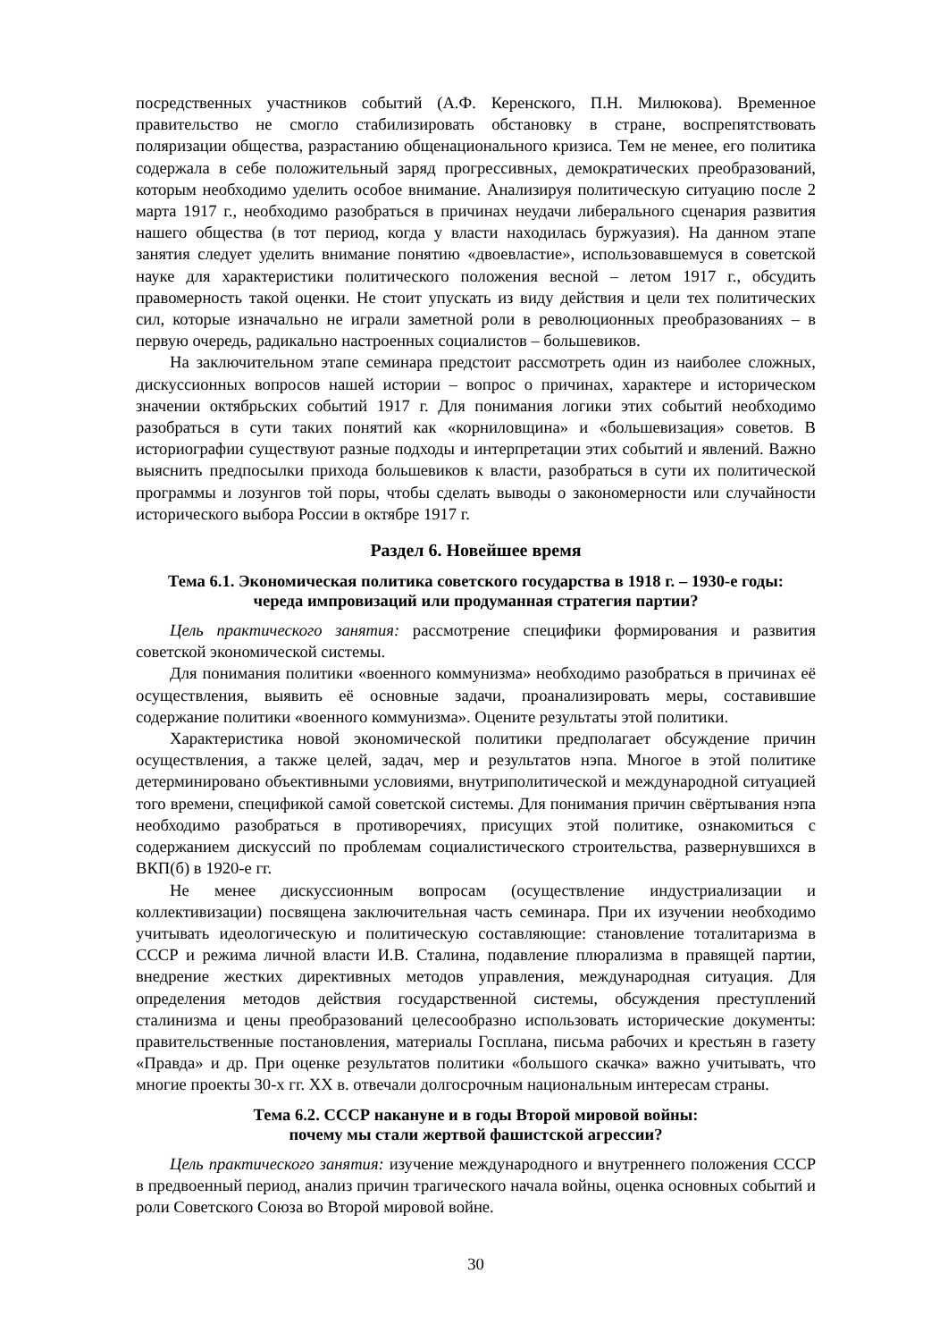посредственных участников событий (А.Ф. Керенского, П.Н. Милюкова). Временное правительство не смогло стабилизировать обстановку в стране, воспрепятствовать поляризации общества, разрастанию общенационального кризиса. Тем не менее, его политика содержала в себе положительный заряд прогрессивных, демократических преобразований, которым необходимо уделить особое внимание. Анализируя политическую ситуацию после 2 марта 1917 г., необходимо разобраться в причинах неудачи либерального сценария развития нашего общества (в тот период, когда у власти находилась буржуазия). На данном этапе занятия следует уделить внимание понятию «двоевластие», использовавшемуся в советской науке для характеристики политического положения весной – летом 1917 г., обсудить правомерность такой оценки. Не стоит упускать из виду действия и цели тех политических сил, которые изначально не играли заметной роли в революционных преобразованиях – в первую очередь, радикально настроенных социалистов – большевиков.
На заключительном этапе семинара предстоит рассмотреть один из наиболее сложных, дискуссионных вопросов нашей истории – вопрос о причинах, характере и историческом значении октябрьских событий 1917 г. Для понимания логики этих событий необходимо разобраться в сути таких понятий как «корниловщина» и «большевизация» советов. В историографии существуют разные подходы и интерпретации этих событий и явлений. Важно выяснить предпосылки прихода большевиков к власти, разобраться в сути их политической программы и лозунгов той поры, чтобы сделать выводы о закономерности или случайности исторического выбора России в октябре 1917 г.
Раздел 6. Новейшее время
Тема 6.1. Экономическая политика советского государства в 1918 г. – 1930-е годы:
череда импровизаций или продуманная стратегия партии?
Цель практического занятия: рассмотрение специфики формирования и развития советской экономической системы.
Для понимания политики «военного коммунизма» необходимо разобраться в причинах её осуществления, выявить её основные задачи, проанализировать меры, составившие содержание политики «военного коммунизма». Оцените результаты этой политики.
Характеристика новой экономической политики предполагает обсуждение причин осуществления, а также целей, задач, мер и результатов нэпа. Многое в этой политике детерминировано объективными условиями, внутриполитической и международной ситуацией того времени, спецификой самой советской системы. Для понимания причин свёртывания нэпа необходимо разобраться в противоречиях, присущих этой политике, ознакомиться с содержанием дискуссий по проблемам социалистического строительства, развернувшихся в ВКП(б) в 1920-е гг.
Не менее дискуссионным вопросам (осуществление индустриализации и коллективизации) посвящена заключительная часть семинара. При их изучении необходимо учитывать идеологическую и политическую составляющие: становление тоталитаризма в СССР и режима личной власти И.В. Сталина, подавление плюрализма в правящей партии, внедрение жестких директивных методов управления, международная ситуация. Для определения методов действия государственной системы, обсуждения преступлений сталинизма и цены преобразований целесообразно использовать исторические документы: правительственные постановления, материалы Госплана, письма рабочих и крестьян в газету «Правда» и др. При оценке результатов политики «большого скачка» важно учитывать, что многие проекты 30-х гг. XX в. отвечали долгосрочным национальным интересам страны.
Тема 6.2. СССР накануне и в годы Второй мировой войны:
почему мы стали жертвой фашистской агрессии?
Цель практического занятия: изучение международного и внутреннего положения СССР в предвоенный период, анализ причин трагического начала войны, оценка основных событий и роли Советского Союза во Второй мировой войне.
30